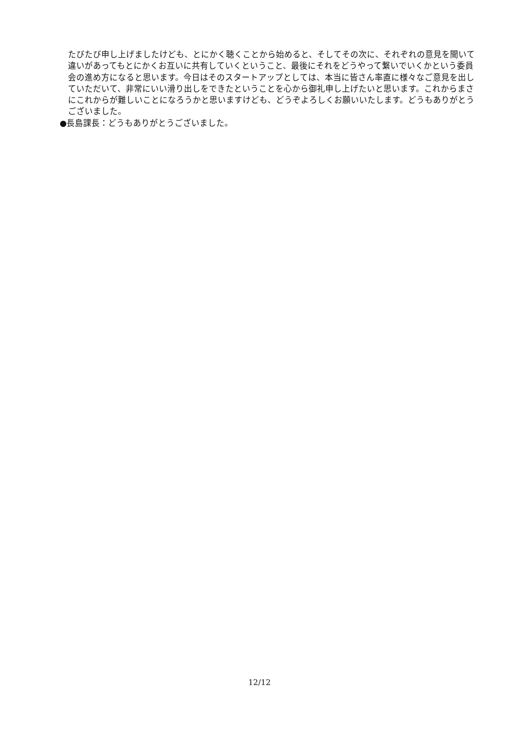たびたび申し上げましたけども、とにかく聴くことから始めると、そしてその次に、それぞれの意見を聞いて違いがあってもとにかくお互いに共有していくということ、最後にそれをどうやって繋いでいくかという委員会の進め方になると思います。今日はそのスタートアップとしては、本当に皆さん率直に様々なご意見を出していただいて、非常にいい滑り出しをできたということを心から御礼申し上げたいと思います。これからまさにこれからが難しいことになろうかと思いますけども、どうぞよろしくお願いいたします。どうもありがとうございました。
●長島課長：どうもありがとうございました。
12/12